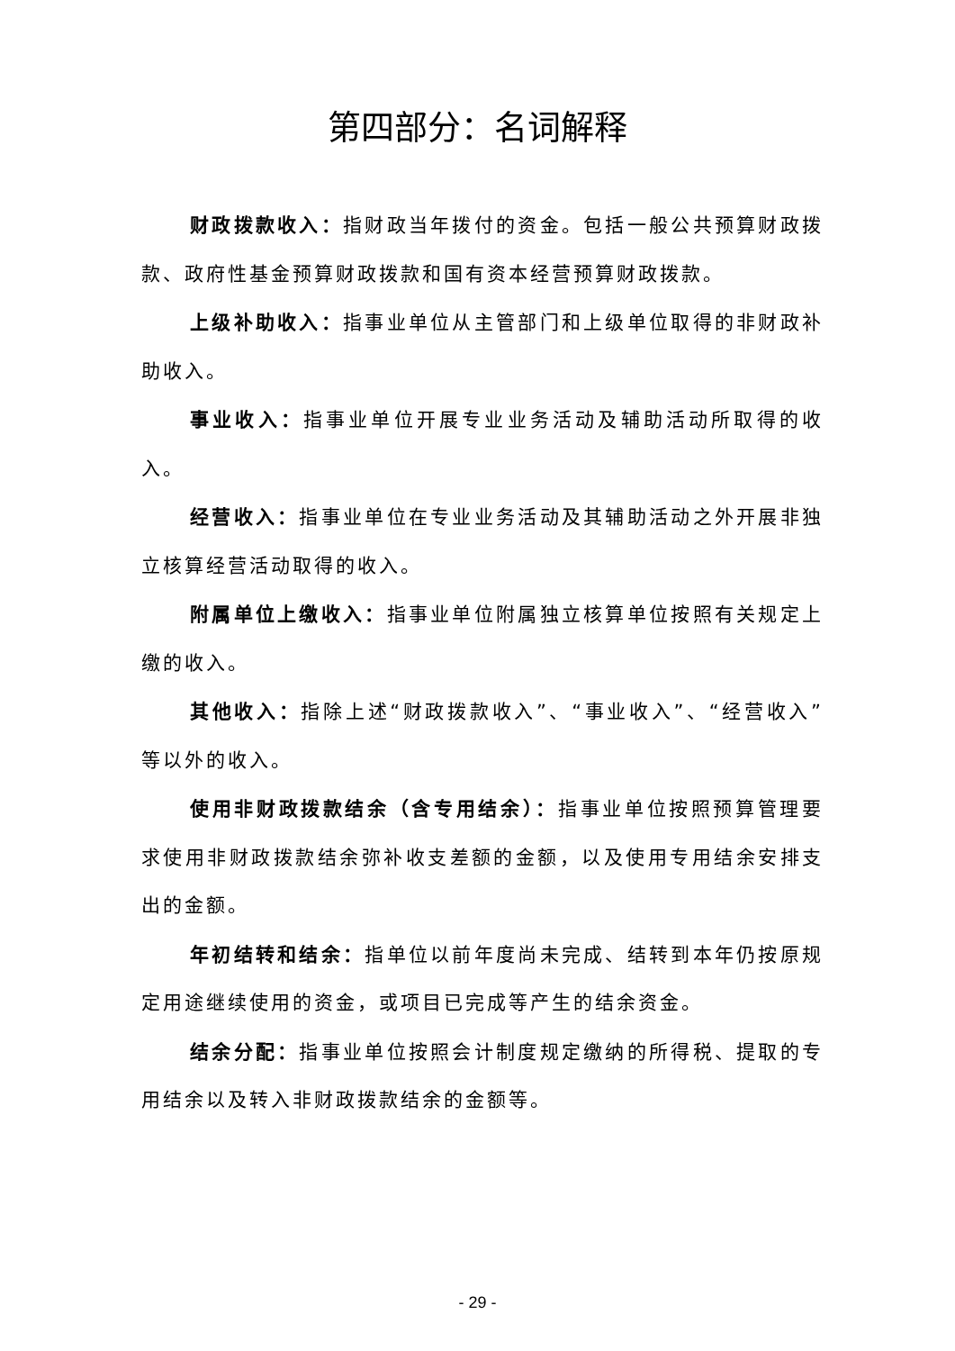第四部分：名词解释
财政拨款收入：指财政当年拨付的资金。包括一般公共预算财政拨款、政府性基金预算财政拨款和国有资本经营预算财政拨款。
上级补助收入：指事业单位从主管部门和上级单位取得的非财政补助收入。
事业收入：指事业单位开展专业业务活动及辅助活动所取得的收入。
经营收入：指事业单位在专业业务活动及其辅助活动之外开展非独立核算经营活动取得的收入。
附属单位上缴收入：指事业单位附属独立核算单位按照有关规定上缴的收入。
其他收入：指除上述“财政拨款收入”、“事业收入”、“经营收入”等以外的收入。
使用非财政拨款结余（含专用结余）：指事业单位按照预算管理要求使用非财政拨款结余弥补收支差额的金额，以及使用专用结余安排支出的金额。
年初结转和结余：指单位以前年度尚未完成、结转到本年仍按原规定用途继续使用的资金，或项目已完成等产生的结余资金。
结余分配：指事业单位按照会计制度规定缴纳的所得税、提取的专用结余以及转入非财政拨款结余的金额等。
- 29 -